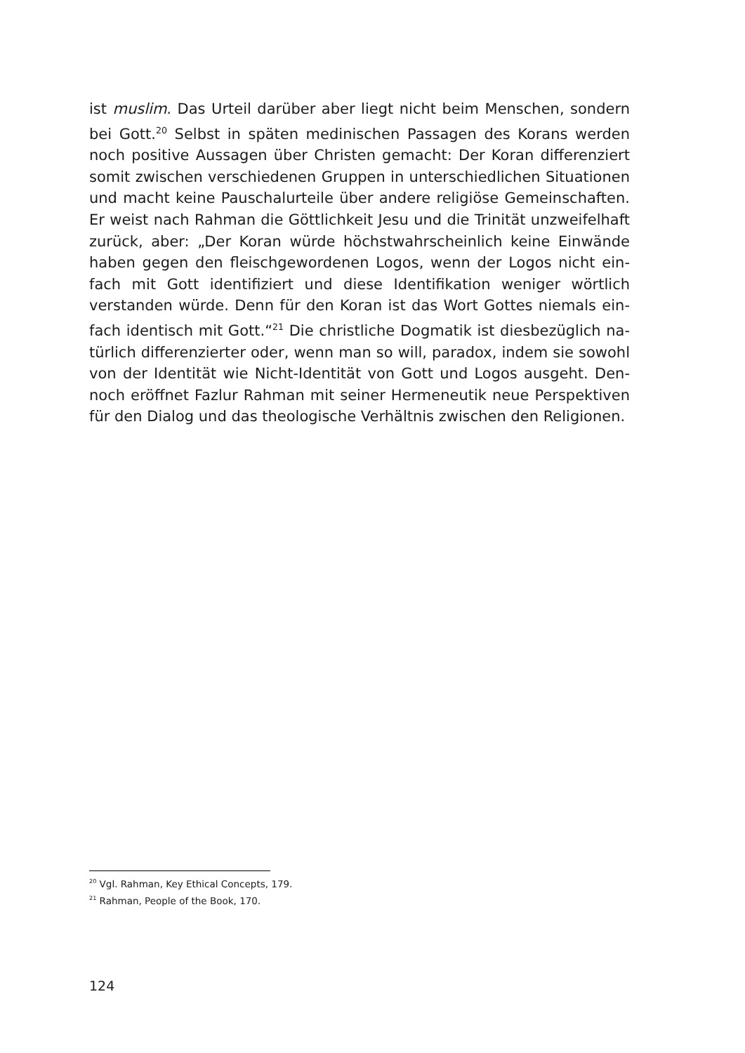ist muslim. Das Urteil darüber aber liegt nicht beim Menschen, sondern bei Gott.<sup>20</sup> Selbst in späten medinischen Passagen des Korans werden noch positive Aussagen über Christen gemacht: Der Koran differenziert somit zwischen verschiedenen Gruppen in unterschiedlichen Situationen und macht keine Pauschalurteile über andere religiöse Gemeinschaften. Er weist nach Rahman die Göttlichkeit Jesu und die Trinität unzweifelhaft zurück, aber: „Der Koran würde höchstwahrscheinlich keine Einwände haben gegen den fleischgewordenen Logos, wenn der Logos nicht ein­fach mit Gott identifiziert und diese Identifikation weniger wörtlich verstanden würde. Denn für den Koran ist das Wort Gottes niemals ein­fach identisch mit Gott.“<sup>21</sup> Die christliche Dogmatik ist diesbezüglich na­türlich differenzierter oder, wenn man so will, paradox, indem sie sowohl von der Identität wie Nicht-Identität von Gott und Logos ausgeht. Den­noch eröffnet Fazlur Rahman mit seiner Hermeneutik neue Perspektiven für den Dialog und das theologische Verhältnis zwischen den Religionen.
<sup>20</sup> Vgl. Rahman, Key Ethical Concepts, 179.
<sup>21</sup> Rahman, People of the Book, 170.
124